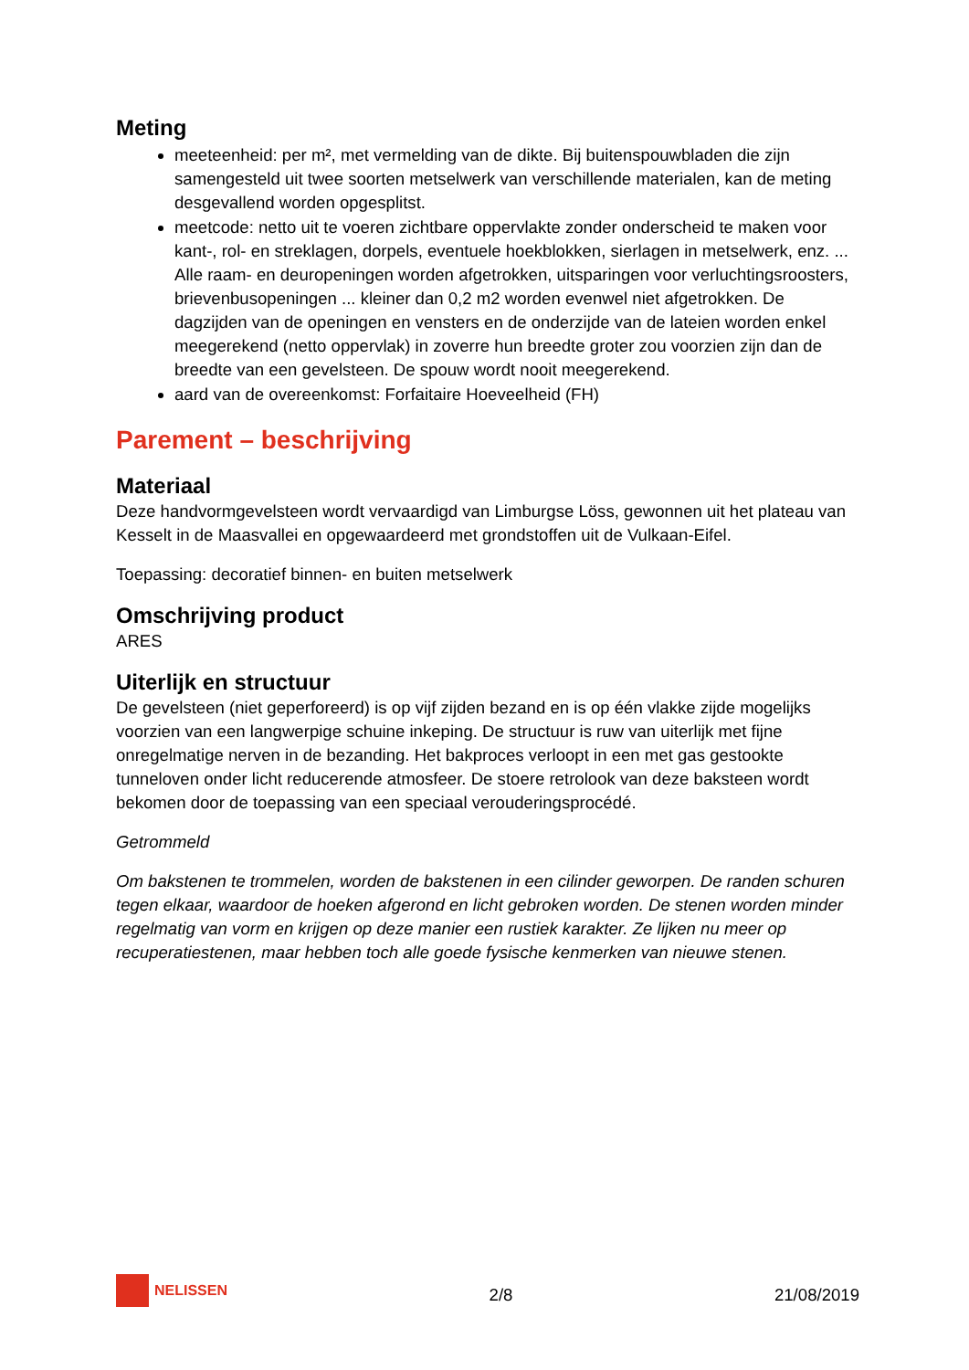Meting
meeteenheid: per m², met vermelding van de dikte. Bij buitenspouwbladen die zijn samengesteld uit twee soorten metselwerk van verschillende materialen, kan de meting desgevallend worden opgesplitst.
meetcode: netto uit te voeren zichtbare oppervlakte zonder onderscheid te maken voor kant-, rol- en streklagen, dorpels, eventuele hoekblokken, sierlagen in metselwerk, enz. ... Alle raam- en deuropeningen worden afgetrokken, uitsparingen voor verluchtingsroosters, brievenbusopeningen ... kleiner dan 0,2 m2 worden evenwel niet afgetrokken. De dagzijden van de openingen en vensters en de onderzijde van de lateien worden enkel meegerekend (netto oppervlak) in zoverre hun breedte groter zou voorzien zijn dan de breedte van een gevelsteen. De spouw wordt nooit meegerekend.
aard van de overeenkomst: Forfaitaire Hoeveelheid (FH)
Parement – beschrijving
Materiaal
Deze handvormgevelsteen wordt vervaardigd van Limburgse Löss, gewonnen uit het plateau van Kesselt in de Maasvallei en opgewaardeerd met grondstoffen uit de Vulkaan-Eifel.
Toepassing: decoratief binnen- en buiten metselwerk
Omschrijving product
ARES
Uiterlijk en structuur
De gevelsteen (niet geperforeerd) is op vijf zijden bezand en is op één vlakke zijde mogelijks voorzien van een langwerpige schuine inkeping. De structuur is ruw van uiterlijk met fijne onregelmatige nerven in de bezanding. Het bakproces verloopt in een met gas gestookte tunneloven onder licht reducerende atmosfeer. De stoere retrolook van deze baksteen wordt bekomen door de toepassing van een speciaal verouderingsprocédé.
Getrommeld
Om bakstenen te trommelen, worden de bakstenen in een cilinder geworpen. De randen schuren tegen elkaar, waardoor de hoeken afgerond en licht gebroken worden. De stenen worden minder regelmatig van vorm en krijgen op deze manier een rustiek karakter. Ze lijken nu meer op recuperatiestenen, maar hebben toch alle goede fysische kenmerken van nieuwe stenen.
NELISSEN
2/8
21/08/2019